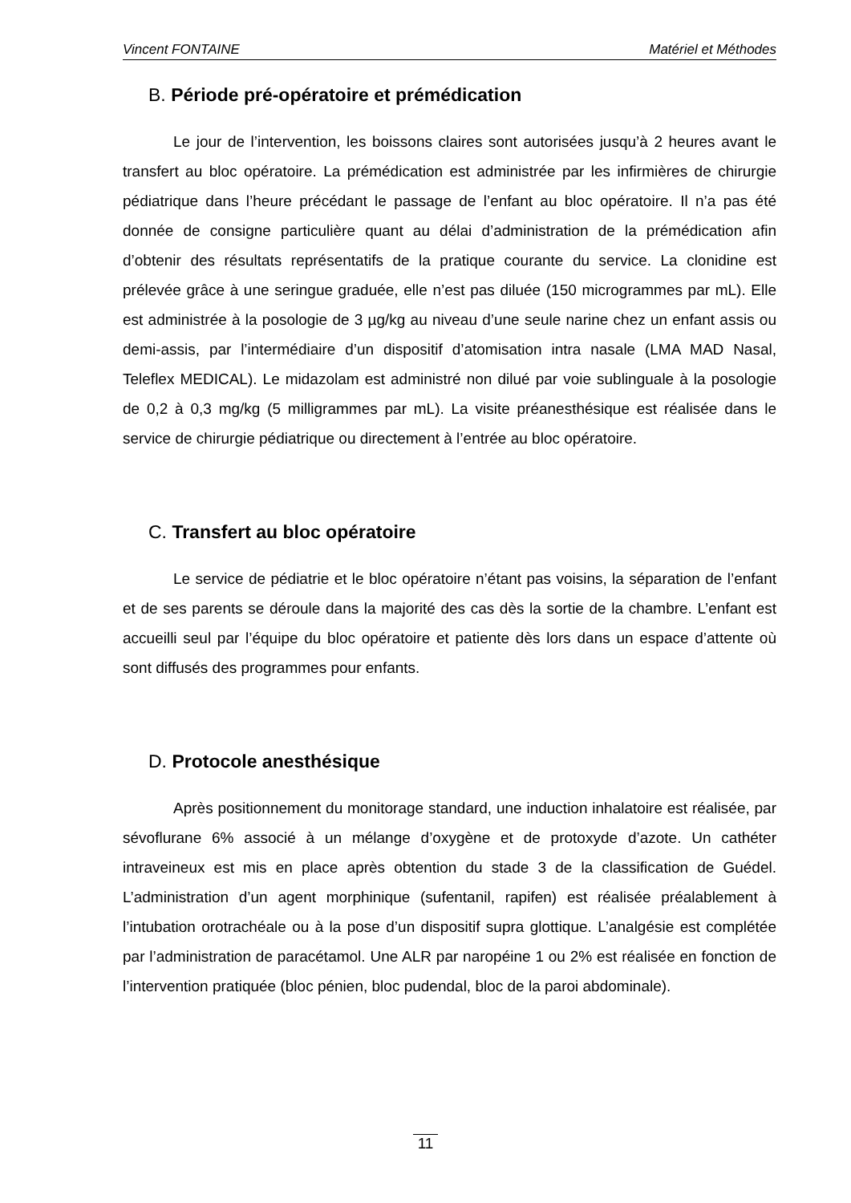Vincent FONTAINE Matériel et Méthodes
B. Période pré-opératoire et prémédication
Le jour de l’intervention, les boissons claires sont autorisées jusqu’à 2 heures avant le transfert au bloc opératoire. La prémédication est administrée par les infirmières de chirurgie pédiatrique dans l’heure précédant le passage de l’enfant au bloc opératoire. Il n’a pas été donnée de consigne particulière quant au délai d’administration de la prémédication afin d’obtenir des résultats représentatifs de la pratique courante du service. La clonidine est prélevée grâce à une seringue graduée, elle n’est pas diluée (150 microgrammes par mL). Elle est administrée à la posologie de 3 µg/kg au niveau d’une seule narine chez un enfant assis ou demi-assis, par l’intermédiaire d’un dispositif d’atomisation intra nasale (LMA MAD Nasal, Teleflex MEDICAL). Le midazolam est administré non dilué par voie sublinguale à la posologie de 0,2 à 0,3 mg/kg (5 milligrammes par mL). La visite préanesthésique est réalisée dans le service de chirurgie pédiatrique ou directement à l’entrée au bloc opératoire.
C. Transfert au bloc opératoire
Le service de pédiatrie et le bloc opératoire n’étant pas voisins, la séparation de l’enfant et de ses parents se déroule dans la majorité des cas dès la sortie de la chambre. L’enfant est accueilli seul par l’équipe du bloc opératoire et patiente dès lors dans un espace d’attente où sont diffusés des programmes pour enfants.
D. Protocole anesthésique
Après positionnement du monitorage standard, une induction inhalatoire est réalisée, par sévoflurane 6% associé à un mélange d’oxygène et de protoxyde d’azote. Un cathéter intraveineux est mis en place après obtention du stade 3 de la classification de Guédel. L’administration d’un agent morphinique (sufentanil, rapifen) est réalisée préalablement à l’intubation orotrachéale ou à la pose d’un dispositif supra glottique. L’analgésie est complétée par l’administration de paracétamol. Une ALR par naropéine 1 ou 2% est réalisée en fonction de l’intervention pratiquée (bloc pénien, bloc pudendal, bloc de la paroi abdominale).
11